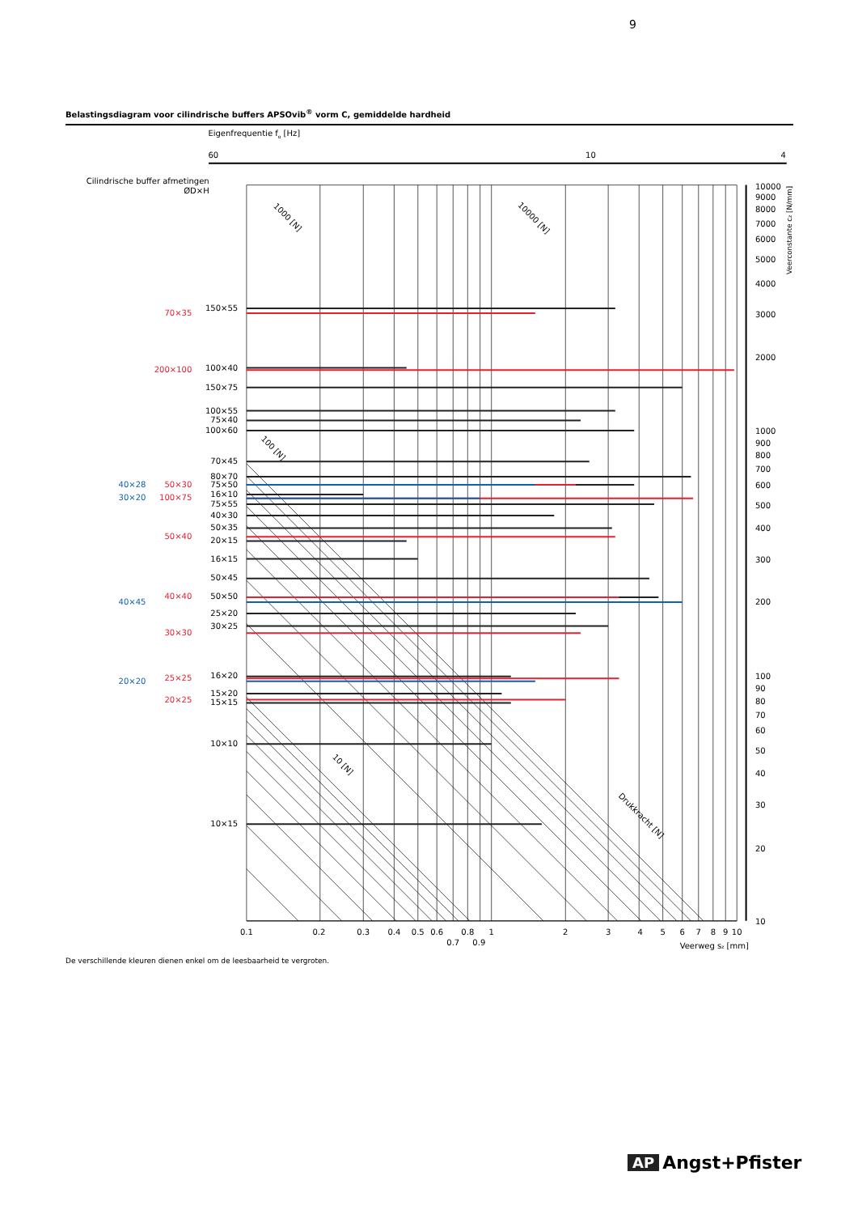9
Belastingsdiagram voor cilindrische buffers APSOvib<sup>®</sup> vorm C, gemiddelde hardheid
Eigenfrequentie fo [Hz]
60
10
4
Cilindrische buffer afmetingen
ØD×H
150×55
100×40
150×75
100×55
75×40
100×60
70×45
80×70
75×50
16×10
75×55
40×30
50×35
20×15
16×15
50×45
50×50
25×20
30×25
16×20
15×20
15×15
10×10
10×15
70×35
200×100
50×30
100×75
50×40
40×40
30×30
25×25
20×25
40×28
30×20
40×45
20×20
10000
9000
8000
7000
6000
5000
4000
3000
2000
1000
900
800
700
600
500
400
300
200
100
90
80
70
60
50
40
30
20
10
Veerconstante cz [N/mm]
1000 [N]
10000 [N]
100 [N]
10 [N]
Drukkracht [N]
0.1
0.2
0.3
0.4
0.5
0.6
0.8
1
2
3
4
5
6
7
8
9
10
0.7
0.9
Veerweg sz [mm]
De verschillende kleuren dienen enkel om de leesbaarheid te vergroten.
AP Angst+Pfister